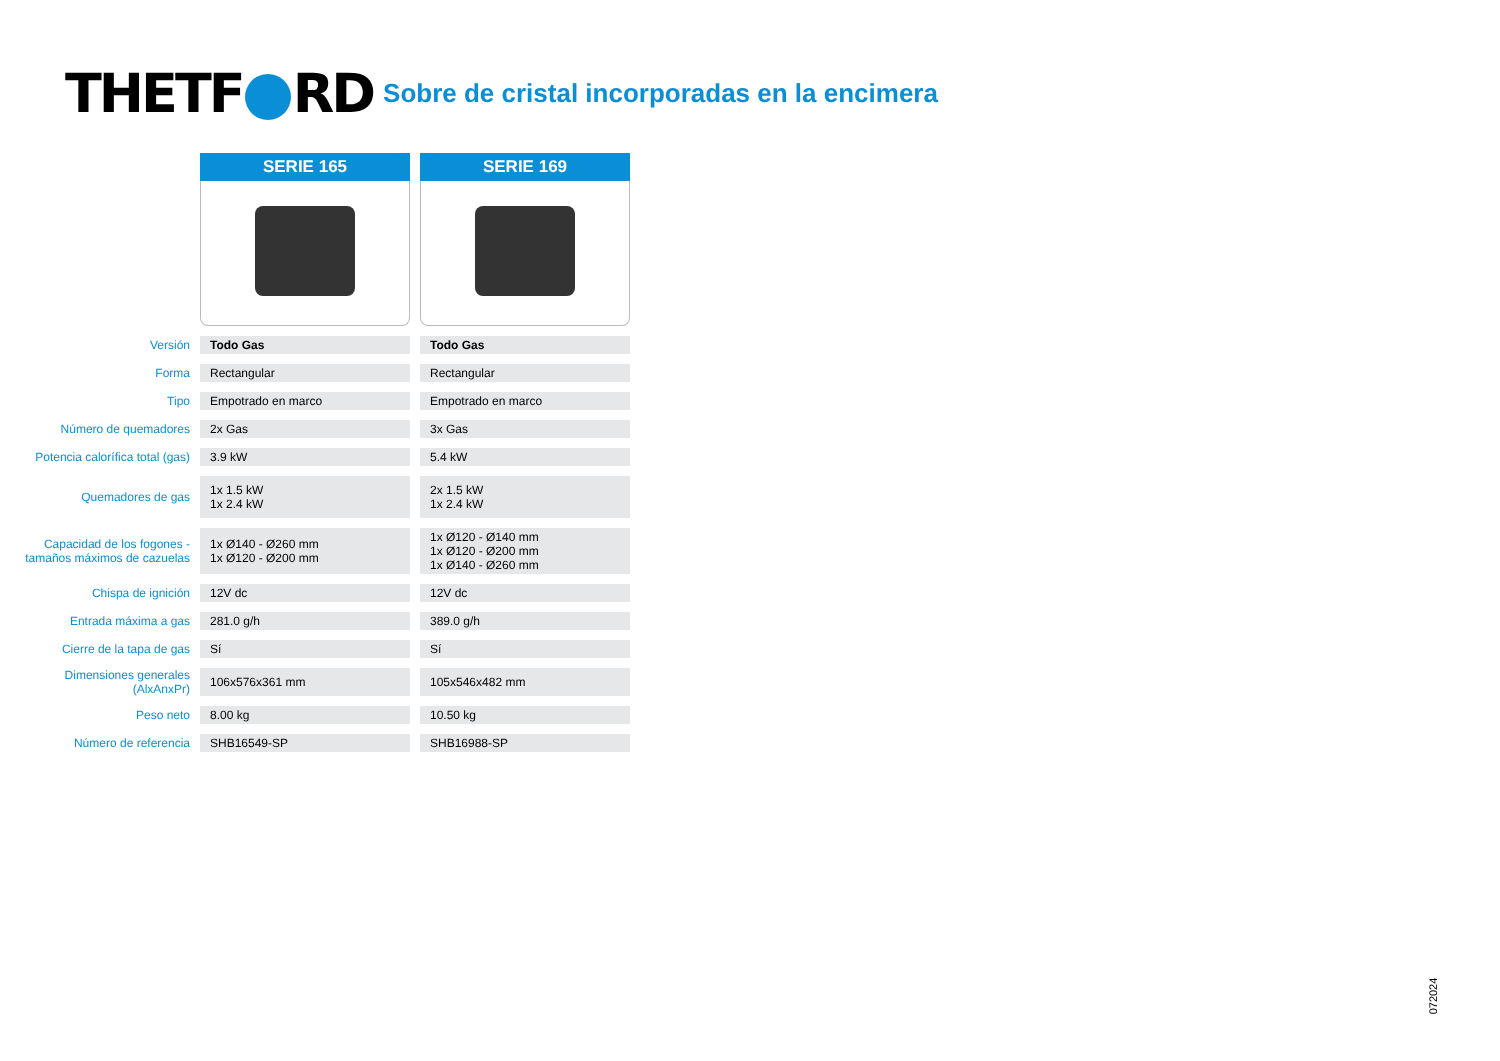THETF RD Sobre de cristal incorporadas en la encimera
| | SERIE 165 | SERIE 169 |
| Versión | Todo Gas | Todo Gas |
| Forma | Rectangular | Rectangular |
| Tipo | Empotrado en marco | Empotrado en marco |
| Número de quemadores | 2x Gas | 3x Gas |
| Potencia calorífica total (gas) | 3.9 kW | 5.4 kW |
| Quemadores de gas | 1x 1.5 kW 1x 2.4 kW | 2x 1.5 kW 1x 2.4 kW |
| Capacidad de los fogones - tamaños máximos de cazuelas | 1x Ø140 - Ø260 mm 1x Ø120 - Ø200 mm | 1x Ø120 - Ø140 mm 1x Ø120 - Ø200 mm 1x Ø140 - Ø260 mm |
| Chispa de ignición | 12V dc | 12V dc |
| Entrada máxima a gas | 281.0 g/h | 389.0 g/h |
| Cierre de la tapa de gas | Sí | Sí |
| Dimensiones generales (AlxAnxPr) | 106x576x361 mm | 105x546x482 mm |
| Peso neto | 8.00 kg | 10.50 kg |
| Número de referencia | SHB16549-SP | SHB16988-SP |
072024